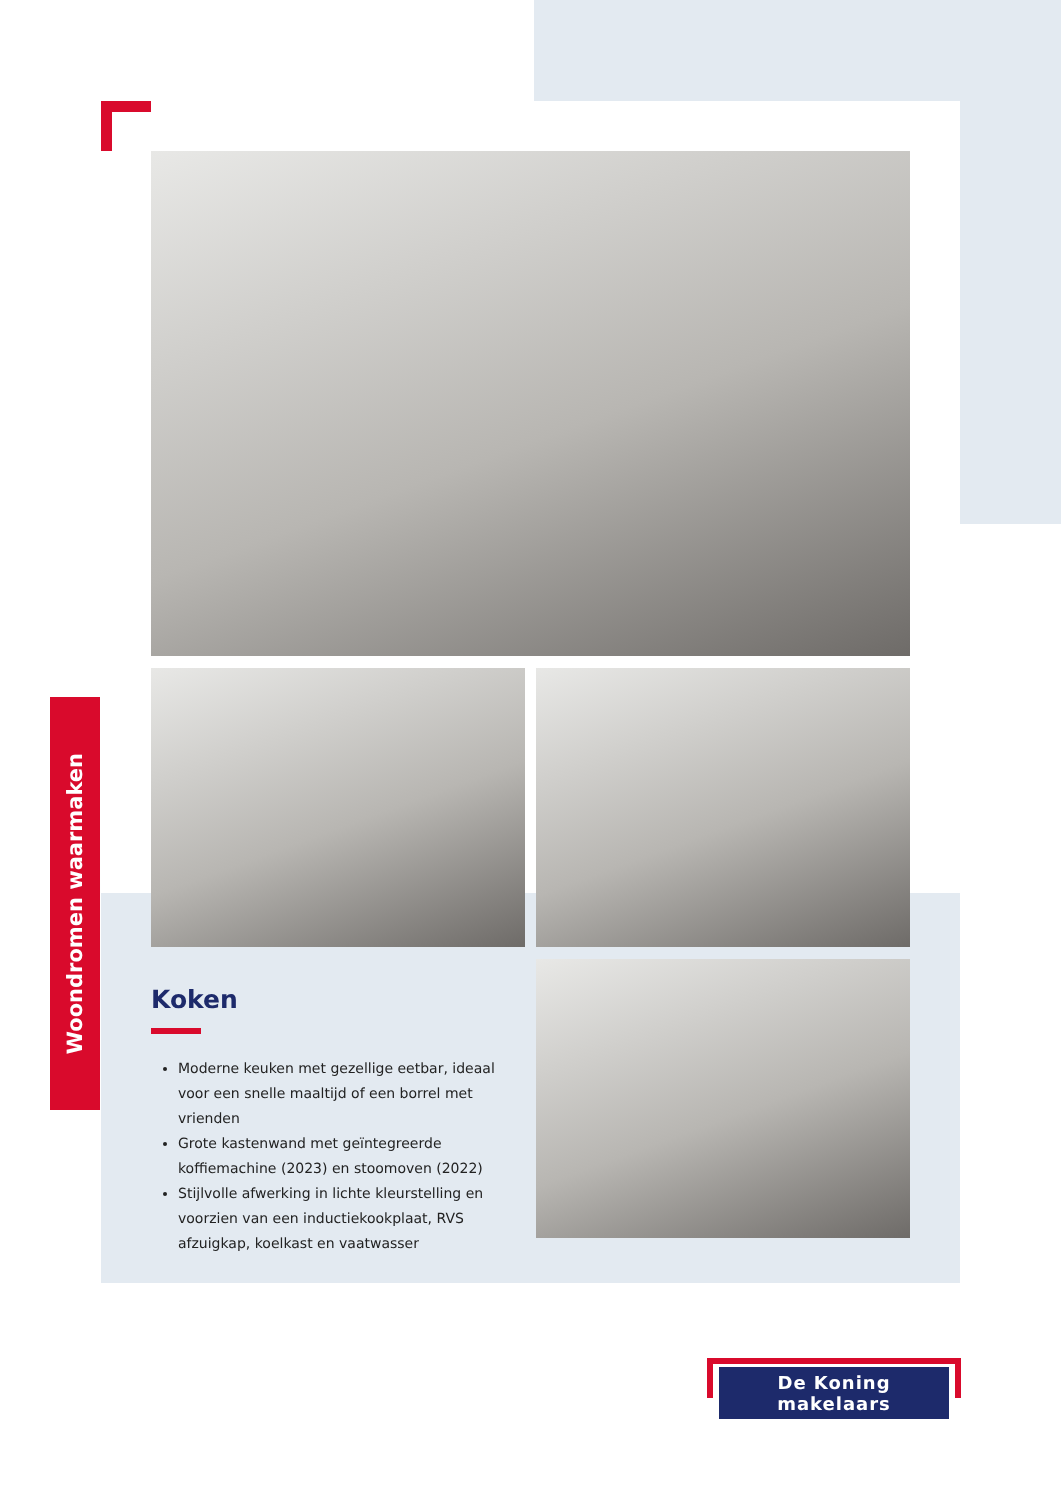Woondromen waarmaken
Koken
Moderne keuken met gezellige eetbar, ideaal voor een snelle maaltijd of een borrel met vrienden
Grote kastenwand met geïntegreerde koffiemachine (2023) en stoomoven (2022)
Stijlvolle afwerking in lichte kleurstelling en voorzien van een inductiekookplaat, RVS afzuigkap, koelkast en vaatwasser
De Koning makelaars